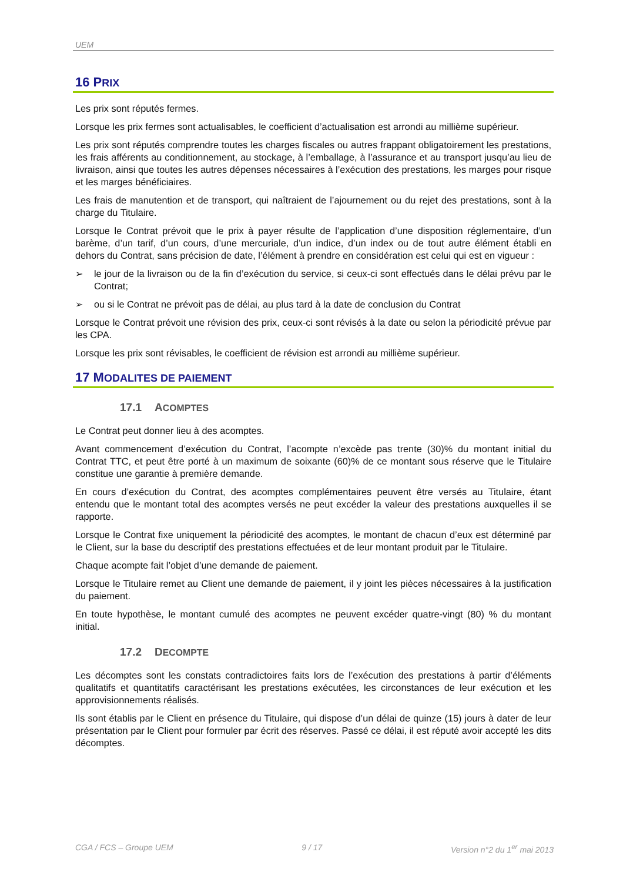UEM
16 PRIX
Les prix sont réputés fermes.
Lorsque les prix fermes sont actualisables, le coefficient d’actualisation est arrondi au millième supérieur.
Les prix sont réputés comprendre toutes les charges fiscales ou autres frappant obligatoirement les prestations, les frais afférents au conditionnement, au stockage, à l’emballage, à l’assurance et au transport jusqu’au lieu de livraison, ainsi que toutes les autres dépenses nécessaires à l’exécution des prestations, les marges pour risque et les marges bénéficiaires.
Les frais de manutention et de transport, qui naîtraient de l’ajournement ou du rejet des prestations, sont à la charge du Titulaire.
Lorsque le Contrat prévoit que le prix à payer résulte de l’application d’une disposition réglementaire, d’un barème, d’un tarif, d’un cours, d’une mercuriale, d’un indice, d’un index ou de tout autre élément établi en dehors du Contrat, sans précision de date, l’élément à prendre en considération est celui qui est en vigueur :
➢ le jour de la livraison ou de la fin d’exécution du service, si ceux-ci sont effectués dans le délai prévu par le Contrat;
➢ ou si le Contrat ne prévoit pas de délai, au plus tard à la date de conclusion du Contrat
Lorsque le Contrat prévoit une révision des prix, ceux-ci sont révisés à la date ou selon la périodicité prévue par les CPA.
Lorsque les prix sont révisables, le coefficient de révision est arrondi au millième supérieur.
17 MODALITES DE PAIEMENT
17.1 ACOMPTES
Le Contrat peut donner lieu à des acomptes.
Avant commencement d’exécution du Contrat, l’acompte n’excède pas trente (30)% du montant initial du Contrat TTC, et peut être porté à un maximum de soixante (60)% de ce montant sous réserve que le Titulaire constitue une garantie à première demande.
En cours d’exécution du Contrat, des acomptes complémentaires peuvent être versés au Titulaire, étant entendu que le montant total des acomptes versés ne peut excéder la valeur des prestations auxquelles il se rapporte.
Lorsque le Contrat fixe uniquement la périodicité des acomptes, le montant de chacun d’eux est déterminé par le Client, sur la base du descriptif des prestations effectuées et de leur montant produit par le Titulaire.
Chaque acompte fait l’objet d’une demande de paiement.
Lorsque le Titulaire remet au Client une demande de paiement, il y joint les pièces nécessaires à la justification du paiement.
En toute hypothèse, le montant cumulé des acomptes ne peuvent excéder quatre-vingt (80) % du montant initial.
17.2 DECOMPTE
Les décomptes sont les constats contradictoires faits lors de l’exécution des prestations à partir d’éléments qualitatifs et quantitatifs caractérisant les prestations exécutées, les circonstances de leur exécution et les approvisionnements réalisés.
Ils sont établis par le Client en présence du Titulaire, qui dispose d’un délai de quinze (15) jours à dater de leur présentation par le Client pour formuler par écrit des réserves. Passé ce délai, il est réputé avoir accepté les dits décomptes.
CGA / FCS – Groupe UEM 9 / 17 Version n°2 du 1<sup>er</sup> mai 2013